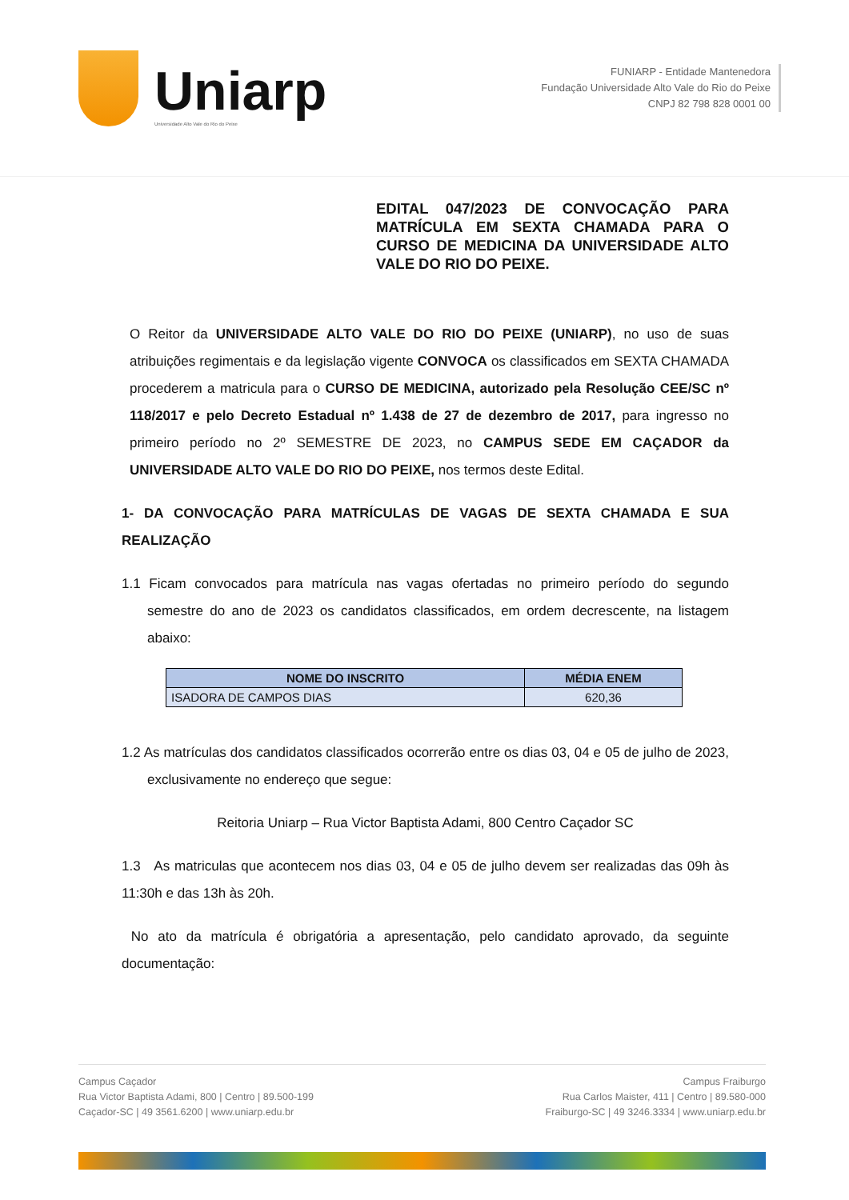Uniarp
Universidade Alto Vale do Rio do Peixe
FUNIARP - Entidade Mantenedora
Fundação Universidade Alto Vale do Rio do Peixe
CNPJ 82 798 828 0001 00
EDITAL 047/2023 DE CONVOCAÇÃO PARA MATRÍCULA EM SEXTA CHAMADA PARA O CURSO DE MEDICINA DA UNIVERSIDADE ALTO VALE DO RIO DO PEIXE.
O Reitor da UNIVERSIDADE ALTO VALE DO RIO DO PEIXE (UNIARP), no uso de suas atribuições regimentais e da legislação vigente CONVOCA os classificados em SEXTA CHAMADA procederem a matricula para o CURSO DE MEDICINA, autorizado pela Resolução CEE/SC nº 118/2017 e pelo Decreto Estadual nº 1.438 de 27 de dezembro de 2017, para ingresso no primeiro período no 2º SEMESTRE DE 2023, no CAMPUS SEDE EM CAÇADOR da UNIVERSIDADE ALTO VALE DO RIO DO PEIXE, nos termos deste Edital.
1- DA CONVOCAÇÃO PARA MATRÍCULAS DE VAGAS DE SEXTA CHAMADA E SUA REALIZAÇÃO
1.1 Ficam convocados para matrícula nas vagas ofertadas no primeiro período do segundo semestre do ano de 2023 os candidatos classificados, em ordem decrescente, na listagem abaixo:
| NOME DO INSCRITO | MÉDIA ENEM |
| --- | --- |
| ISADORA DE CAMPOS DIAS | 620,36 |
1.2 As matrículas dos candidatos classificados ocorrerão entre os dias 03, 04 e 05 de julho de 2023, exclusivamente no endereço que segue:
Reitoria Uniarp – Rua Victor Baptista Adami, 800 Centro Caçador SC
1.3 As matriculas que acontecem nos dias 03, 04 e 05 de julho devem ser realizadas das 09h às 11:30h e das 13h às 20h.
No ato da matrícula é obrigatória a apresentação, pelo candidato aprovado, da seguinte documentação:
Campus Caçador
Rua Victor Baptista Adami, 800 | Centro | 89.500-199
Caçador-SC | 49 3561.6200 | www.uniarp.edu.br
Campus Fraiburgo
Rua Carlos Maister, 411 | Centro | 89.580-000
Fraiburgo-SC | 49 3246.3334 | www.uniarp.edu.br